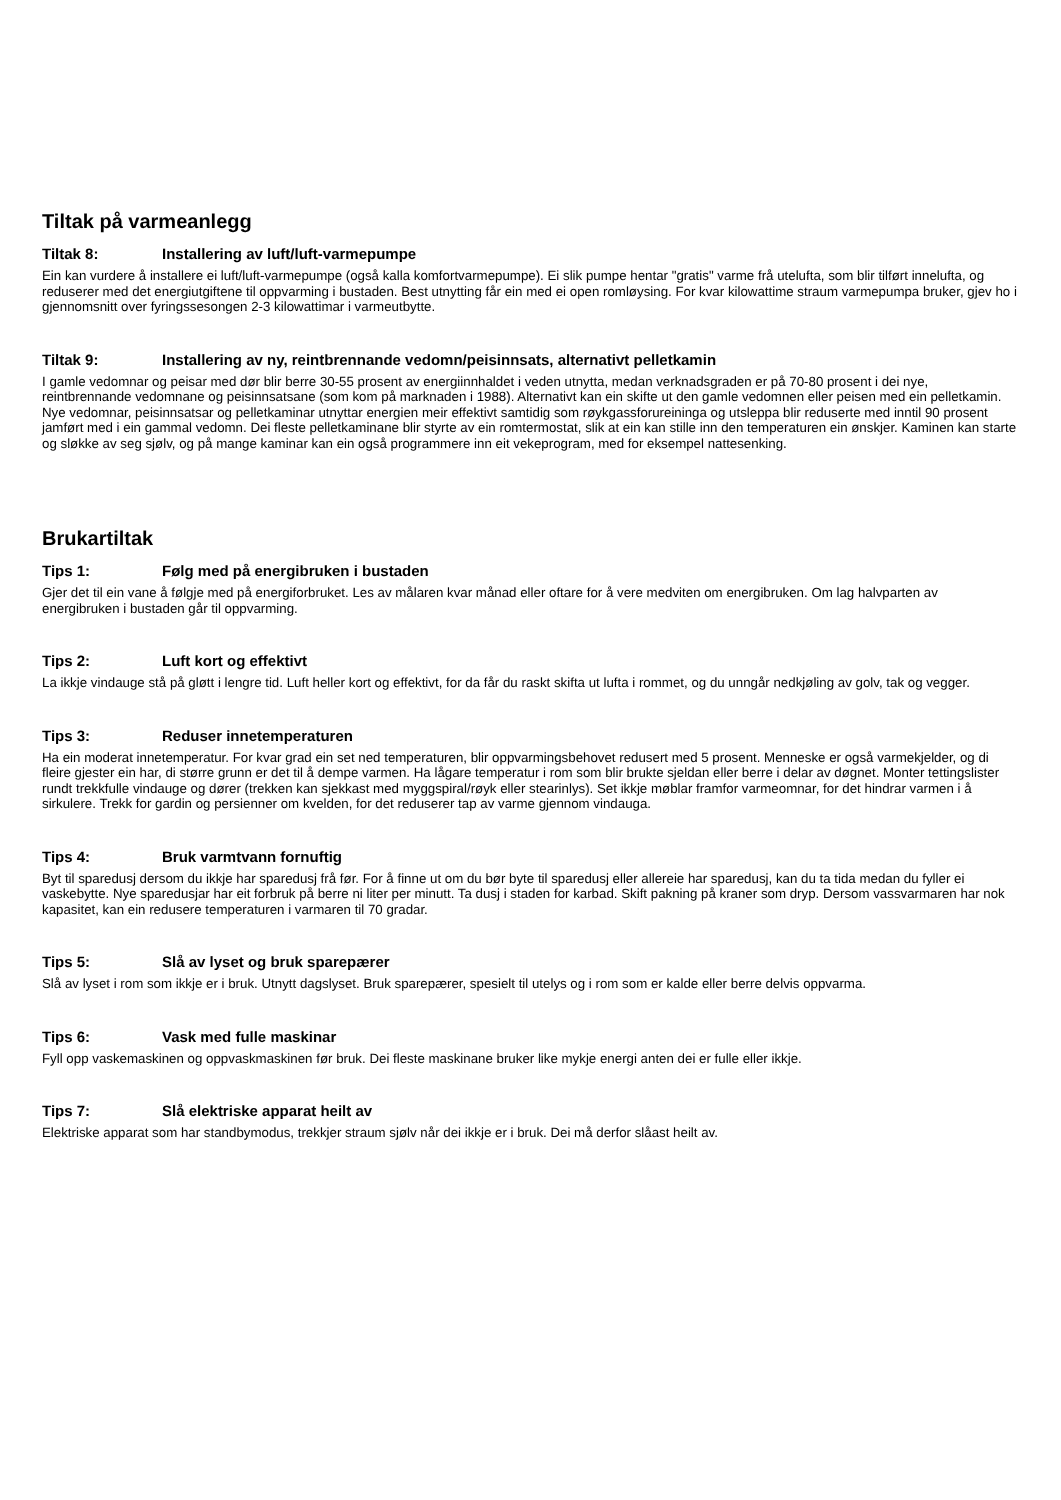Tiltak på varmeanlegg
Tiltak 8: Installering av luft/luft-varmepumpe
Ein kan vurdere å installere ei luft/luft-varmepumpe (også kalla komfortvarmepumpe). Ei slik pumpe hentar "gratis" varme frå utelufta, som blir tilført innelufta, og reduserer med det energiutgiftene til oppvarming i bustaden. Best utnytting får ein med ei open romløysing. For kvar kilowattime straum varmepumpa bruker, gjev ho i gjennomsnitt over fyringssesongen 2-3 kilowattimar i varmeutbytte.
Tiltak 9: Installering av ny, reintbrennande vedomn/peisinnsats, alternativt pelletkamin
I gamle vedomnar og peisar med dør blir berre 30-55 prosent av energiinnhaldet i veden utnytta, medan verknadsgraden er på 70-80 prosent i dei nye, reintbrennande vedomnane og peisinnsatsane (som kom på marknaden i 1988). Alternativt kan ein skifte ut den gamle vedomnen eller peisen med ein pelletkamin. Nye vedomnar, peisinnsatsar og pelletkaminar utnyttar energien meir effektivt samtidig som røykgassforureininga og utsleppa blir reduserte med inntil 90 prosent jamført med i ein gammal vedomn. Dei fleste pelletkaminane blir styrte av ein romtermostat, slik at ein kan stille inn den temperaturen ein ønskjer. Kaminen kan starte og sløkke av seg sjølv, og på mange kaminar kan ein også programmere inn eit vekeprogram, med for eksempel nattesenking.
Brukartiltak
Tips 1: Følg med på energibruken i bustaden
Gjer det til ein vane å følgje med på energiforbruket. Les av målaren kvar månad eller oftare for å vere medviten om energibruken. Om lag halvparten av energibruken i bustaden går til oppvarming.
Tips 2: Luft kort og effektivt
La ikkje vindauge stå på gløtt i lengre tid. Luft heller kort og effektivt, for da får du raskt skifta ut lufta i rommet, og du unngår nedkjøling av golv, tak og vegger.
Tips 3: Reduser innetemperaturen
Ha ein moderat innetemperatur. For kvar grad ein set ned temperaturen, blir oppvarmingsbehovet redusert med 5 prosent. Menneske er også varmekjelder, og di fleire gjester ein har, di større grunn er det til å dempe varmen. Ha lågare temperatur i rom som blir brukte sjeldan eller berre i delar av døgnet. Monter tettingslister rundt trekkfulle vindauge og dører (trekken kan sjekkast med myggspiral/røyk eller stearinlys). Set ikkje møblar framfor varmeomnar, for det hindrar varmen i å sirkulere. Trekk for gardin og persienner om kvelden, for det reduserer tap av varme gjennom vindauga.
Tips 4: Bruk varmtvann fornuftig
Byt til sparedusj dersom du ikkje har sparedusj frå før. For å finne ut om du bør byte til sparedusj eller allereie har sparedusj, kan du ta tida medan du fyller ei vaskebytte. Nye sparedusjar har eit forbruk på berre ni liter per minutt. Ta dusj i staden for karbad. Skift pakning på kraner som dryp. Dersom vassvarmaren har nok kapasitet, kan ein redusere temperaturen i varmaren til 70 gradar.
Tips 5: Slå av lyset og bruk sparepærer
Slå av lyset i rom som ikkje er i bruk. Utnytt dagslyset. Bruk sparepærer, spesielt til utelys og i rom som er kalde eller berre delvis oppvarma.
Tips 6: Vask med fulle maskinar
Fyll opp vaskemaskinen og oppvaskmaskinen før bruk. Dei fleste maskinane bruker like mykje energi anten dei er fulle eller ikkje.
Tips 7: Slå elektriske apparat heilt av
Elektriske apparat som har standbymodus, trekkjer straum sjølv når dei ikkje er i bruk. Dei må derfor slåast heilt av.